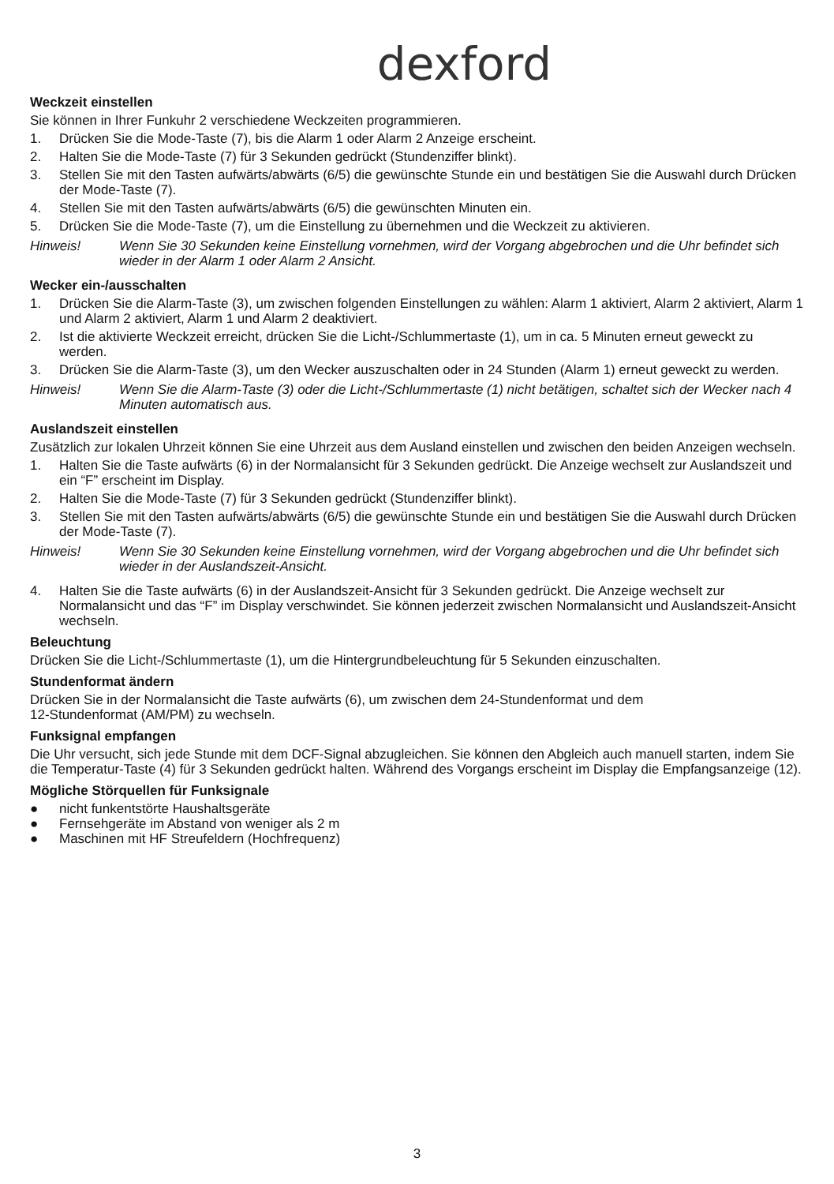dexford
Weckzeit einstellen
Sie können in Ihrer Funkuhr 2 verschiedene Weckzeiten programmieren.
1. Drücken Sie die Mode-Taste (7), bis die Alarm 1 oder Alarm 2 Anzeige erscheint.
2. Halten Sie die Mode-Taste (7) für 3 Sekunden gedrückt (Stundenziffer blinkt).
3. Stellen Sie mit den Tasten aufwärts/abwärts (6/5) die gewünschte Stunde ein und bestätigen Sie die Auswahl durch Drücken der Mode-Taste (7).
4. Stellen Sie mit den Tasten aufwärts/abwärts (6/5) die gewünschten Minuten ein.
5. Drücken Sie die Mode-Taste (7), um die Einstellung zu übernehmen und die Weckzeit zu aktivieren.
Hinweis! Wenn Sie 30 Sekunden keine Einstellung vornehmen, wird der Vorgang abgebrochen und die Uhr befindet sich wieder in der Alarm 1 oder Alarm 2 Ansicht.
Wecker ein-/ausschalten
1. Drücken Sie die Alarm-Taste (3), um zwischen folgenden Einstellungen zu wählen: Alarm 1 aktiviert, Alarm 2 aktiviert, Alarm 1 und Alarm 2 aktiviert, Alarm 1 und Alarm 2 deaktiviert.
2. Ist die aktivierte Weckzeit erreicht, drücken Sie die Licht-/Schlummertaste (1), um in ca. 5 Minuten erneut geweckt zu werden.
3. Drücken Sie die Alarm-Taste (3), um den Wecker auszuschalten oder in 24 Stunden (Alarm 1) erneut geweckt zu werden.
Hinweis! Wenn Sie die Alarm-Taste (3) oder die Licht-/Schlummertaste (1) nicht betätigen, schaltet sich der Wecker nach 4 Minuten automatisch aus.
Auslandszeit einstellen
Zusätzlich zur lokalen Uhrzeit können Sie eine Uhrzeit aus dem Ausland einstellen und zwischen den beiden Anzeigen wechseln.
1. Halten Sie die Taste aufwärts (6) in der Normalansicht für 3 Sekunden gedrückt. Die Anzeige wechselt zur Auslandszeit und ein “F” erscheint im Display.
2. Halten Sie die Mode-Taste (7) für 3 Sekunden gedrückt (Stundenziffer blinkt).
3. Stellen Sie mit den Tasten aufwärts/abwärts (6/5) die gewünschte Stunde ein und bestätigen Sie die Auswahl durch Drücken der Mode-Taste (7).
Hinweis! Wenn Sie 30 Sekunden keine Einstellung vornehmen, wird der Vorgang abgebrochen und die Uhr befindet sich wieder in der Auslandszeit-Ansicht.
4. Halten Sie die Taste aufwärts (6) in der Auslandszeit-Ansicht für 3 Sekunden gedrückt. Die Anzeige wechselt zur Normalansicht und das “F” im Display verschwindet. Sie können jederzeit zwischen Normalansicht und Auslandszeit-Ansicht wechseln.
Beleuchtung
Drücken Sie die Licht-/Schlummertaste (1), um die Hintergrundbeleuchtung für 5 Sekunden einzuschalten.
Stundenformat ändern
Drücken Sie in der Normalansicht die Taste aufwärts (6), um zwischen dem 24-Stundenformat und dem
12-Stundenformat (AM/PM) zu wechseln.
Funksignal empfangen
Die Uhr versucht, sich jede Stunde mit dem DCF-Signal abzugleichen. Sie können den Abgleich auch manuell starten, indem Sie die Temperatur-Taste (4) für 3 Sekunden gedrückt halten. Während des Vorgangs erscheint im Display die Empfangsanzeige (12).
Mögliche Störquellen für Funksignale
● nicht funkentstörte Haushaltsgeräte
● Fernsehgeräte im Abstand von weniger als 2 m
● Maschinen mit HF Streufeldern (Hochfrequenz)
3